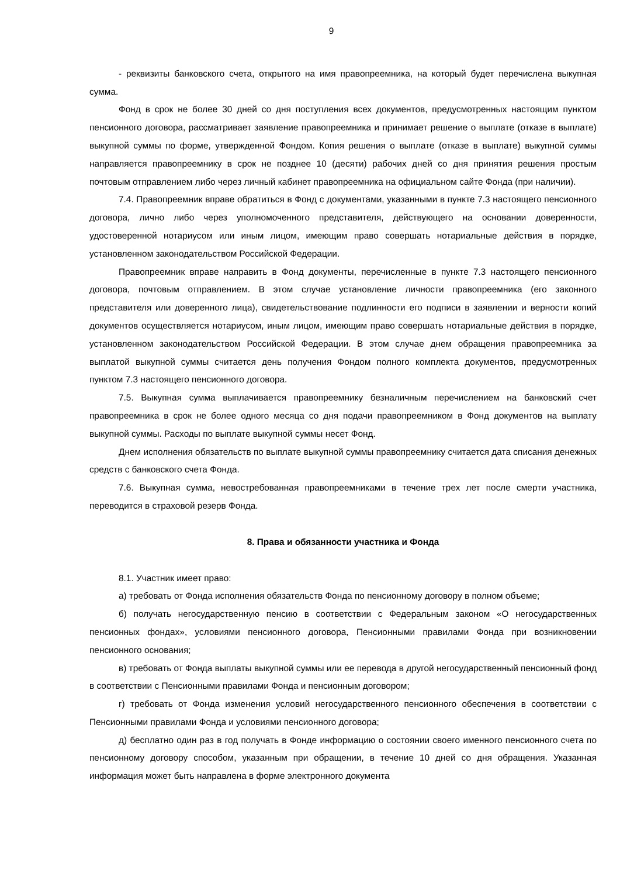9
- реквизиты банковского счета, открытого на имя правопреемника, на который будет перечислена выкупная сумма.
Фонд в срок не более 30 дней со дня поступления всех документов, предусмотренных настоящим пунктом пенсионного договора, рассматривает заявление правопреемника и принимает решение о выплате (отказе в выплате) выкупной суммы по форме, утвержденной Фондом. Копия решения о выплате (отказе в выплате) выкупной суммы направляется правопреемнику в срок не позднее 10 (десяти) рабочих дней со дня принятия решения простым почтовым отправлением либо через личный кабинет правопреемника на официальном сайте Фонда (при наличии).
7.4. Правопреемник вправе обратиться в Фонд с документами, указанными в пункте 7.3 настоящего пенсионного договора, лично либо через уполномоченного представителя, действующего на основании доверенности, удостоверенной нотариусом или иным лицом, имеющим право совершать нотариальные действия в порядке, установленном законодательством Российской Федерации.
Правопреемник вправе направить в Фонд документы, перечисленные в пункте 7.3 настоящего пенсионного договора, почтовым отправлением. В этом случае установление личности правопреемника (его законного представителя или доверенного лица), свидетельствование подлинности его подписи в заявлении и верности копий документов осуществляется нотариусом, иным лицом, имеющим право совершать нотариальные действия в порядке, установленном законодательством Российской Федерации. В этом случае днем обращения правопреемника за выплатой выкупной суммы считается день получения Фондом полного комплекта документов, предусмотренных пунктом 7.3 настоящего пенсионного договора.
7.5. Выкупная сумма выплачивается правопреемнику безналичным перечислением на банковский счет правопреемника в срок не более одного месяца со дня подачи правопреемником в Фонд документов на выплату выкупной суммы. Расходы по выплате выкупной суммы несет Фонд.
Днем исполнения обязательств по выплате выкупной суммы правопреемнику считается дата списания денежных средств с банковского счета Фонда.
7.6. Выкупная сумма, невостребованная правопреемниками в течение трех лет после смерти участника, переводится в страховой резерв Фонда.
8. Права и обязанности участника и Фонда
8.1. Участник имеет право:
а) требовать от Фонда исполнения обязательств Фонда по пенсионному договору в полном объеме;
б) получать негосударственную пенсию в соответствии с Федеральным законом «О негосударственных пенсионных фондах», условиями пенсионного договора, Пенсионными правилами Фонда при возникновении пенсионного основания;
в) требовать от Фонда выплаты выкупной суммы или ее перевода в другой негосударственный пенсионный фонд в соответствии с Пенсионными правилами Фонда и пенсионным договором;
г) требовать от Фонда изменения условий негосударственного пенсионного обеспечения в соответствии с Пенсионными правилами Фонда и условиями пенсионного договора;
д) бесплатно один раз в год получать в Фонде информацию о состоянии своего именного пенсионного счета по пенсионному договору способом, указанным при обращении, в течение 10 дней со дня обращения. Указанная информация может быть направлена в форме электронного документа